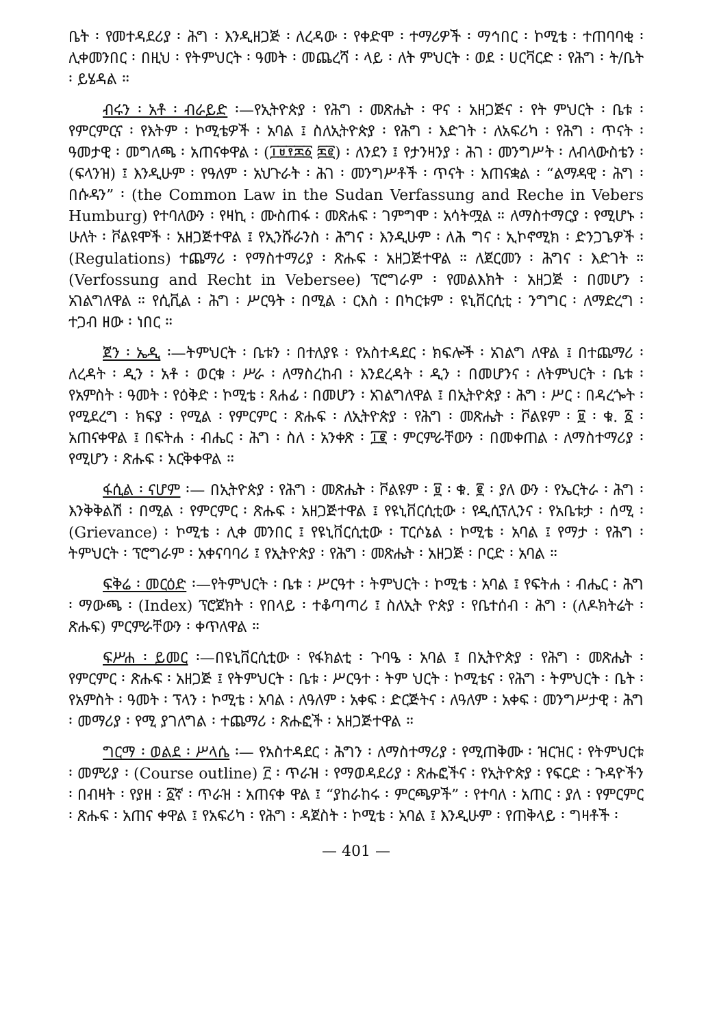ቤት ፡ የመተዳደሪያ ፡ ሕግ ፡ እንዲዘጋጅ ፡ ለረዳው ፡ የቀድሞ ፡ ተማሪዎች ፡ ማኅበር ፡ ኮሚቴ ፡ ተጠባባቂ ፡ ሊቀመንበር ፡ በዚህ ፡ የትምህርት ፡ ዓመት ፡ መጨረሻ ፡ ላይ ፡ ለት ምህርት ፡ ወደ ፡ ሀርቫርድ ፡ የሕግ ፡ ት/ቤት ፡ ይሄዳል ።
ብሩን ፡ አቶ ፡ ብራይድ ፡—የኢትዮጵያ ፡ የሕግ ፡ መጽሔት ፡ ዋና ፡ አዘጋጅና ፡ የት ምህርት ፡ ቤቱ ፡ የምርምርና ፡ የእትም ፡ ኮሚቴዎች ፡ አባል ፤ ስለኢትዮጵያ ፡ የሕግ ፡ እድገት ፡ ለአፍሪካ ፡ የሕግ ፡ ጥናት ፡ ዓመታዊ ፡ መግለጫ ፡ አጠናቀዋል ፡ (፲፱፻፷፩ ፷፪) ፡ ለንደን ፤ የታንዛንያ ፡ ሕገ ፡ መንግሥት ፡ ለብላውስቴን ፡ (ፍላንዝ) ፤ እንዲሁም ፡ የዓለም ፡ አህጉራት ፡ ሕገ ፡ መንግሥቶች ፡ ጥናት ፡ አጠናቋል ፡ “ልማዳዊ ፡ ሕግ ፡ በሱዳን” ፡ (the Common Law in the Sudan Verfassung and Reche in Vebers Humburg) የተባለውን ፡ የዛኪ ፡ ሙስጠፋ ፡ መጽሐፍ ፡ ገምግሞ ፡ አሳትሟል ። ለማስተማርያ ፡ የሚሆኑ ፡ ሁለት ፡ ቮልዩሞች ፡ አዘጋጅተዋል ፤ የኢንሹራንስ ፡ ሕግና ፡ እንዲሁም ፡ ለሕ ግና ፡ ኢኮኖሚክ ፡ ድንጋጌዎች ፡ (Regulations) ተጨማሪ ፡ የማስተማሪያ ፡ ጽሑፍ ፡ አዘጋጅተዋል ። ለጀርመን ፡ ሕግና ፡ እድገት ። (Verfossung and Recht in Vebersee) ፕሮግራም ፡ የመልእክት ፡ አዘጋጅ ፡ በመሆን ፡ አገልግለዋል ። የሲቪል ፡ ሕግ ፡ ሥርዓት ፡ በሚል ፡ ርእስ ፡ በካርቱም ፡ ዩኒቨርሲቲ ፡ ንግግር ፡ ለማድረግ ፡ ተጋብ ዘው ፡ ነበር ።
ጀን ፡ ኤዲ ፡—ትምህርት ፡ ቤቱን ፡ በተለያዩ ፡ የአስተዳደር ፡ ክፍሎች ፡ አገልግ ለዋል ፤ በተጨማሪ ፡ ለረዳት ፡ ዲን ፡ አቶ ፡ ወርቁ ፡ ሥራ ፡ ለማስረከብ ፡ እንደረዳት ፡ ዲን ፡ በመሆንና ፡ ለትምህርት ፡ ቤቱ ፡ የአምስት ፡ ዓመት ፡ የዕቅድ ፡ ኮሚቴ ፡ ጸሐፊ ፡ በመሆን ፡ አገልግለዋል ፤ በኢትዮጵያ ፡ ሕግ ፡ ሥር ፡ በዳረጐት ፡ የሚደረግ ፡ ክፍያ ፡ የሚል ፡ የምርምር ፡ ጽሑፍ ፡ ለኢትዮጵያ ፡ የሕግ ፡ መጽሔት ፡ ቮልዩም ፡ ፱ ፡ ቁ. ፩ ፡ አጠናቀዋል ፤ በፍትሐ ፡ ብሔር ፡ ሕግ ፡ ስለ ፡ አንቀጽ ፡ ፲፪ ፡ ምርምራቸውን ፡ በመቀጠል ፡ ለማስተማሪያ ፡ የሚሆን ፡ ጽሑፍ ፡ አርቅቀዋል ።
ፋሲል ፡ ናሆም ፡— በኢትዮጵያ ፡ የሕግ ፡ መጽሔት ፡ ቮልዩም ፡ ፱ ፡ ቁ. ፪ ፡ ያለ ውን ፡ የኤርትራ ፡ ሕግ ፡ እንቅቅልሽ ፡ በሚል ፡ የምርምር ፡ ጽሑፍ ፡ አዘጋጅተዋል ፤ የዩኒቨርሲቲው ፡ የዲሲፕሊንና ፡ የአቤቱታ ፡ ሰሚ ፡ (Grievance) ፡ ኮሚቴ ፡ ሊቀ መንበር ፤ የዩኒቨርሲቲው ፡ ፐርሶኔል ፡ ኮሚቴ ፡ አባል ፤ የማታ ፡ የሕግ ፡ ትምህርት ፡ ፕሮግራም ፡ አቀናባባሪ ፤ የኢትዮጵያ ፡ የሕግ ፡ መጽሔት ፡ አዘጋጅ ፡ ቦርድ ፡ አባል ።
ፍቅሬ ፡ መርዕድ ፡—የትምህርት ፡ ቤቱ ፡ ሥርዓተ ፡ ትምህርት ፡ ኮሚቴ ፡ አባል ፤ የፍትሐ ፡ ብሔር ፡ ሕግ ፡ ማውጫ ፡ (Index) ፕሮጀክት ፡ የበላይ ፡ ተቆጣጣሪ ፤ ስለኢት ዮጵያ ፡ የቤተሰብ ፡ ሕግ ፡ (ለዶክትሬት ፡ ጽሑፍ) ምርምራቸውን ፡ ቀጥለዋል ።
ፍሥሐ ፡ ይመር ፡—በዩኒቨርሲቲው ፡ የፋክልቲ ፡ ጉባዔ ፡ አባል ፤ በኢትዮጵያ ፡ የሕግ ፡ መጽሔት ፡ የምርምር ፡ ጽሑፍ ፡ አዘጋጅ ፤ የትምህርት ፡ ቤቱ ፡ ሥርዓተ ፡ ትም ህርት ፡ ኮሚቴና ፡ የሕግ ፡ ትምህርት ፡ ቤት ፡ የአምስት ፡ ዓመት ፡ ፕላን ፡ ኮሚቴ ፡ አባል ፡ ለዓለም ፡ አቀፍ ፡ ድርጅትና ፡ ለዓለም ፡ አቀፍ ፡ መንግሥታዊ ፡ ሕግ ፡ መማሪያ ፡ የሚ ያገለግል ፡ ተጨማሪ ፡ ጽሑፎች ፡ አዘጋጅተዋል ።
ግርማ ፡ ወልደ ፡ ሥላሴ ፡— የአስተዳደር ፡ ሕግን ፡ ለማስተማሪያ ፡ የሚጠቅሙ ፡ ዝርዝር ፡ የትምህርቱ ፡ መምሪያ ፡ (Course outline) ፫ ፡ ጥራዝ ፡ የማወዳደሪያ ፡ ጽሑፎችና ፡ የኢትዮጵያ ፡ የፍርድ ፡ ጉዳዮችን ፡ በብዛት ፡ የያዘ ፡ ፩ኛ ፡ ጥራዝ ፡ አጠናቀ ዋል ፤ “ያከራከሩ ፡ ምርጫዎች” ፡ የተባለ ፡ አጠር ፡ ያለ ፡ የምርምር ፡ ጽሑፍ ፡ አጠና ቀዋል ፤ የአፍሪካ ፡ የሕግ ፡ ዳጀስት ፡ ኮሚቴ ፡ አባል ፤ እንዲሁም ፡ የጠቅላይ ፡ ግዛቶች ፡
— 401 —